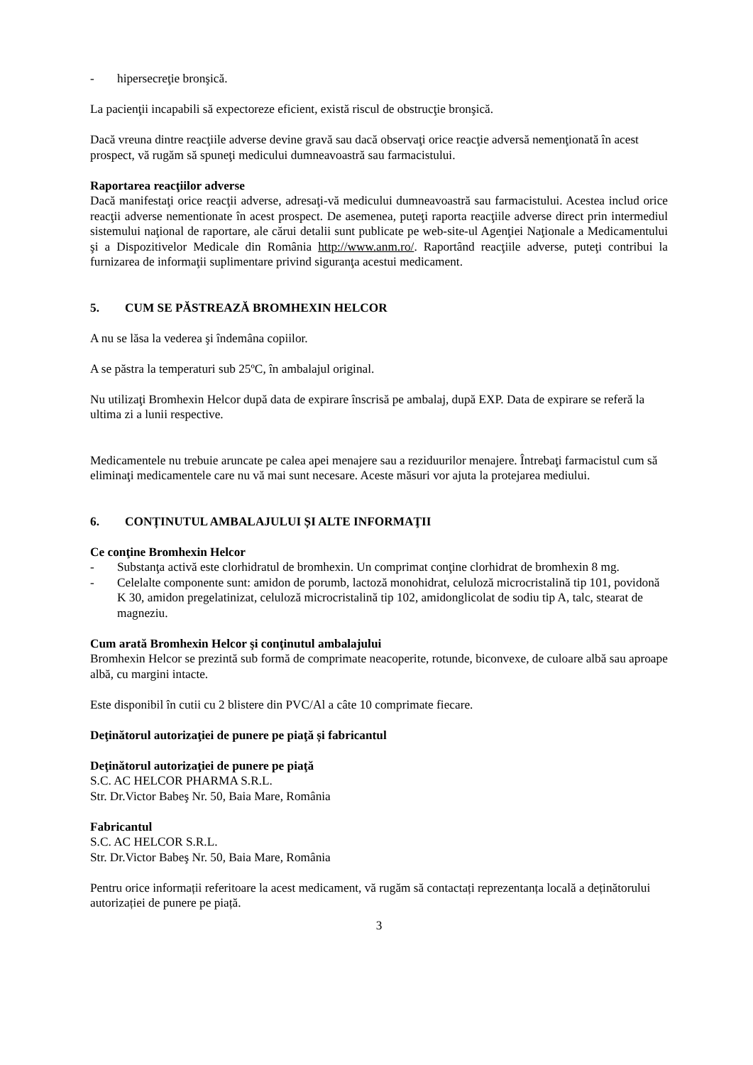- hipersecreţie bronşică.
La pacienţii incapabili să expectoreze eficient, există riscul de obstrucţie bronşică.
Dacă vreuna dintre reacţiile adverse devine gravă sau dacă observaţi orice reacţie adversă nemenţionată în acest prospect, vă rugăm să spuneţi medicului dumneavoastră sau farmacistului.
Raportarea reacţiilor adverse
Dacă manifestaţi orice reacţii adverse, adresaţi-vă medicului dumneavoastră sau farmacistului. Acestea includ orice reacţii adverse nementionate în acest prospect. De asemenea, puteţi raporta reacţiile adverse direct prin intermediul sistemului naţional de raportare, ale cărui detalii sunt publicate pe web-site-ul Agenţiei Naţionale a Medicamentului şi a Dispozitivelor Medicale din România http://www.anm.ro/. Raportând reacţiile adverse, puteţi contribui la furnizarea de informaţii suplimentare privind siguranţa acestui medicament.
5. CUM SE PĂSTREAZĂ BROMHEXIN HELCOR
A nu se lăsa la vederea şi îndemâna copiilor.
A se păstra la temperaturi sub 25ºC, în ambalajul original.
Nu utilizaţi Bromhexin Helcor după data de expirare înscrisă pe ambalaj, după EXP. Data de expirare se referă la ultima zi a lunii respective.
Medicamentele nu trebuie aruncate pe calea apei menajere sau a reziduurilor menajere. Întrebaţi farmacistul cum să eliminaţi medicamentele care nu vă mai sunt necesare. Aceste măsuri vor ajuta la protejarea mediului.
6. CONȚINUTUL AMBALAJULUI ȘI ALTE INFORMAŢII
Ce conţine Bromhexin Helcor
- Substanţa activă este clorhidratul de bromhexin. Un comprimat conţine clorhidrat de bromhexin 8 mg.
- Celelalte componente sunt: amidon de porumb, lactoză monohidrat, celuloză microcristalină tip 101, povidonă K 30, amidon pregelatinizat, celuloză microcristalină tip 102, amidonglicolat de sodiu tip A, talc, stearat de magneziu.
Cum arată Bromhexin Helcor şi conţinutul ambalajului
Bromhexin Helcor se prezintă sub formă de comprimate neacoperite, rotunde, biconvexe, de culoare albă sau aproape albă, cu margini intacte.
Este disponibil în cutii cu 2 blistere din PVC/Al a câte 10 comprimate fiecare.
Deţinătorul autorizaţiei de punere pe piaţă și fabricantul
Deţinătorul autorizaţiei de punere pe piaţă
S.C. AC HELCOR PHARMA S.R.L.
Str. Dr.Victor Babeş Nr. 50, Baia Mare, România
Fabricantul
S.C. AC HELCOR S.R.L.
Str. Dr.Victor Babeş Nr. 50, Baia Mare, România
Pentru orice informații referitoare la acest medicament, vă rugăm să contactați reprezentanța locală a deținătorului autorizației de punere pe piață.
3